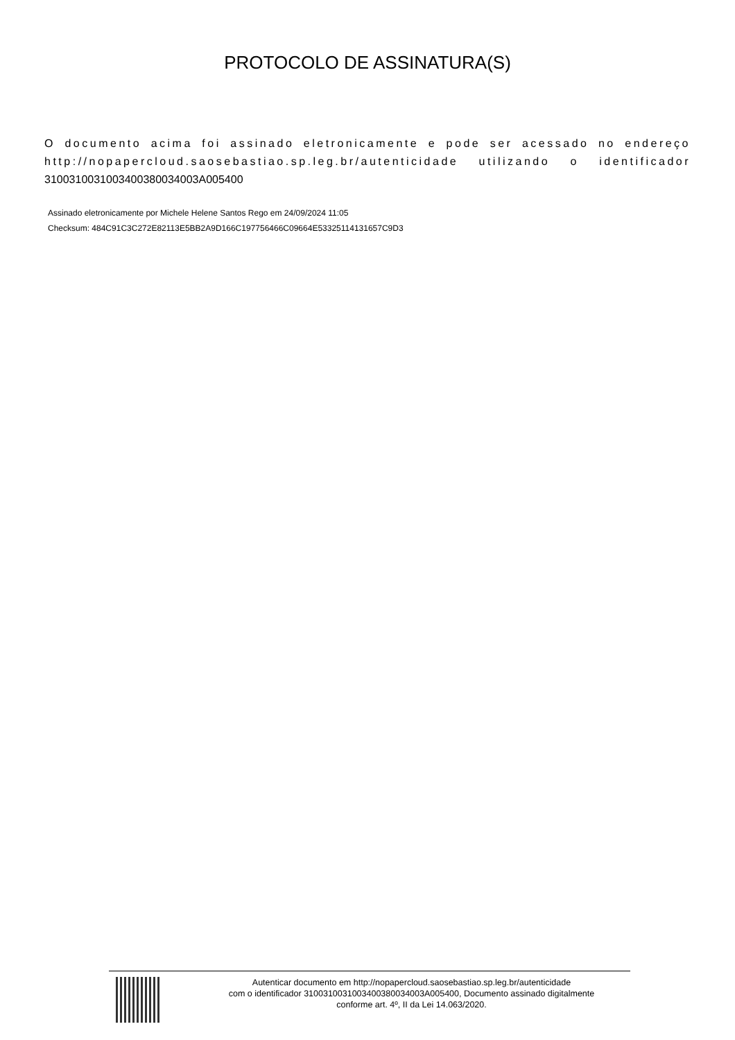PROTOCOLO DE ASSINATURA(S)
O documento acima foi assinado eletronicamente e pode ser acessado no endereço http://nopapercloud.saosebastiao.sp.leg.br/autenticidade utilizando o identificador 310031003100340038003400​3A005400
Assinado eletronicamente por Michele Helene Santos Rego em 24/09/2024 11:05
Checksum: 484C91C3C272E82113E5BB2A9D166C197756466C09664E53325114131657C9D3
Autenticar documento em http://nopapercloud.saosebastiao.sp.leg.br/autenticidade
com o identificador 3100310031003400380034003A005400, Documento assinado digitalmente
conforme art. 4º, II da Lei 14.063/2020.